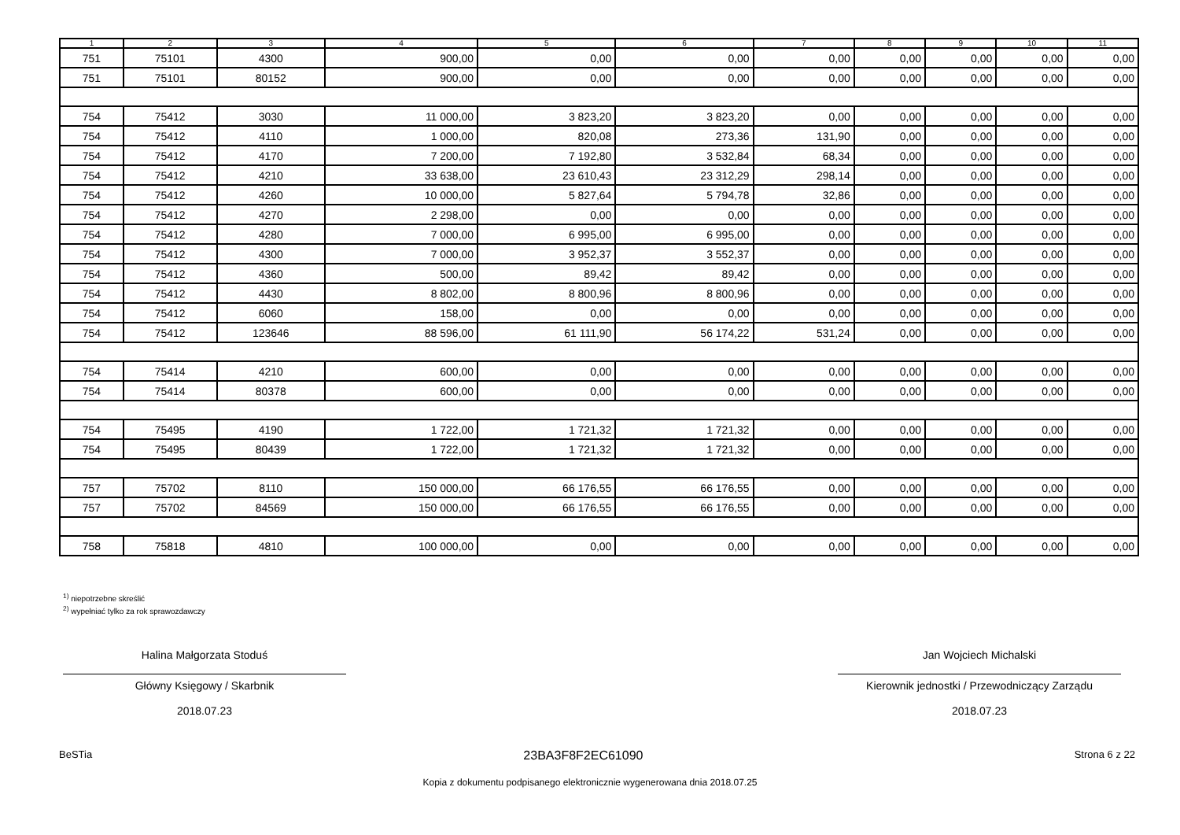| 1 | 2 | 3 | 4 | 5 | 6 | 7 | 8 | 9 | 10 | 11 |
| --- | --- | --- | --- | --- | --- | --- | --- | --- | --- | --- |
| 751 | 75101 | 4300 | 900,00 | 0,00 | 0,00 | 0,00 | 0,00 | 0,00 | 0,00 | 0,00 |
| 751 | 75101 | 80152 | 900,00 | 0,00 | 0,00 | 0,00 | 0,00 | 0,00 | 0,00 | 0,00 |
| 754 | 75412 | 3030 | 11 000,00 | 3 823,20 | 3 823,20 | 0,00 | 0,00 | 0,00 | 0,00 | 0,00 |
| 754 | 75412 | 4110 | 1 000,00 | 820,08 | 273,36 | 131,90 | 0,00 | 0,00 | 0,00 | 0,00 |
| 754 | 75412 | 4170 | 7 200,00 | 7 192,80 | 3 532,84 | 68,34 | 0,00 | 0,00 | 0,00 | 0,00 |
| 754 | 75412 | 4210 | 33 638,00 | 23 610,43 | 23 312,29 | 298,14 | 0,00 | 0,00 | 0,00 | 0,00 |
| 754 | 75412 | 4260 | 10 000,00 | 5 827,64 | 5 794,78 | 32,86 | 0,00 | 0,00 | 0,00 | 0,00 |
| 754 | 75412 | 4270 | 2 298,00 | 0,00 | 0,00 | 0,00 | 0,00 | 0,00 | 0,00 | 0,00 |
| 754 | 75412 | 4280 | 7 000,00 | 6 995,00 | 6 995,00 | 0,00 | 0,00 | 0,00 | 0,00 | 0,00 |
| 754 | 75412 | 4300 | 7 000,00 | 3 952,37 | 3 552,37 | 0,00 | 0,00 | 0,00 | 0,00 | 0,00 |
| 754 | 75412 | 4360 | 500,00 | 89,42 | 89,42 | 0,00 | 0,00 | 0,00 | 0,00 | 0,00 |
| 754 | 75412 | 4430 | 8 802,00 | 8 800,96 | 8 800,96 | 0,00 | 0,00 | 0,00 | 0,00 | 0,00 |
| 754 | 75412 | 6060 | 158,00 | 0,00 | 0,00 | 0,00 | 0,00 | 0,00 | 0,00 | 0,00 |
| 754 | 75412 | 123646 | 88 596,00 | 61 111,90 | 56 174,22 | 531,24 | 0,00 | 0,00 | 0,00 | 0,00 |
| 754 | 75414 | 4210 | 600,00 | 0,00 | 0,00 | 0,00 | 0,00 | 0,00 | 0,00 | 0,00 |
| 754 | 75414 | 80378 | 600,00 | 0,00 | 0,00 | 0,00 | 0,00 | 0,00 | 0,00 | 0,00 |
| 754 | 75495 | 4190 | 1 722,00 | 1 721,32 | 1 721,32 | 0,00 | 0,00 | 0,00 | 0,00 | 0,00 |
| 754 | 75495 | 80439 | 1 722,00 | 1 721,32 | 1 721,32 | 0,00 | 0,00 | 0,00 | 0,00 | 0,00 |
| 757 | 75702 | 8110 | 150 000,00 | 66 176,55 | 66 176,55 | 0,00 | 0,00 | 0,00 | 0,00 | 0,00 |
| 757 | 75702 | 84569 | 150 000,00 | 66 176,55 | 66 176,55 | 0,00 | 0,00 | 0,00 | 0,00 | 0,00 |
| 758 | 75818 | 4810 | 100 000,00 | 0,00 | 0,00 | 0,00 | 0,00 | 0,00 | 0,00 | 0,00 |
<sup>1)</sup> niepotrzebne skreślić
<sup>2)</sup> wypełniać tylko za rok sprawozdawczy
Halina Małgorzata Stoduś
Główny Księgowy / Skarbnik
2018.07.23
Jan Wojciech Michalski
Kierownik jednostki / Przewodniczący Zarządu
2018.07.23
BeSTia 23BA3F8F2EC61090 Strona 6 z 22
Kopia z dokumentu podpisanego elektronicznie wygenerowana dnia 2018.07.25